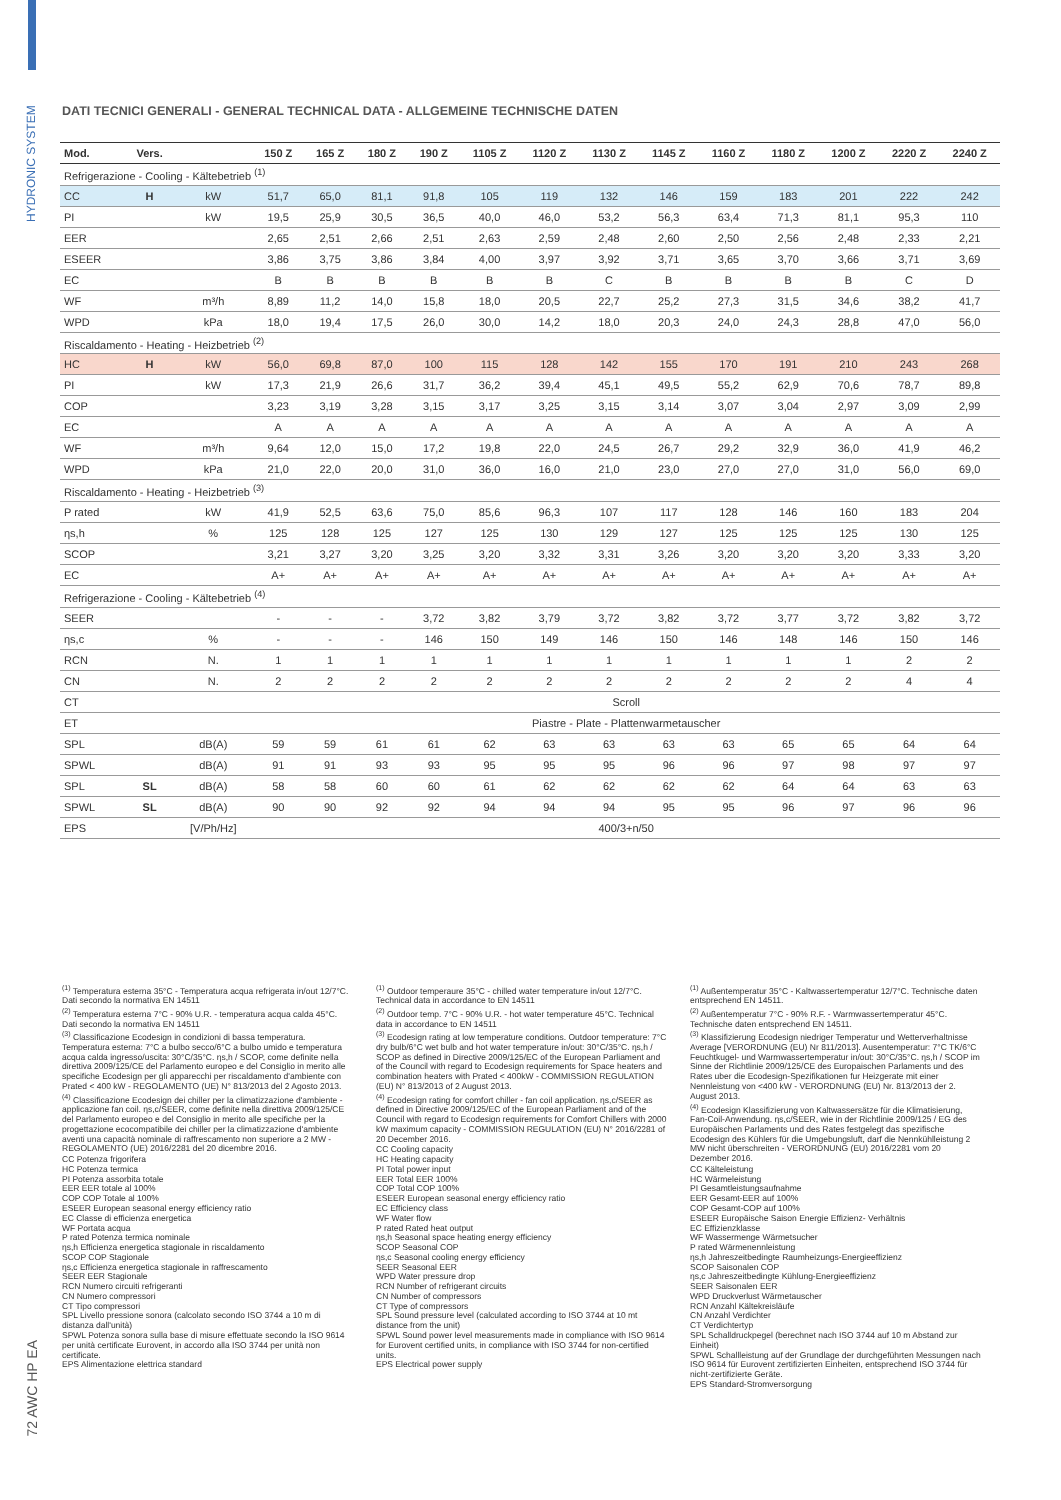HYDRONIC SYSTEM
72 AWC HP EA
DATI TECNICI GENERALI - GENERAL TECHNICAL DATA - ALLGEMEINE TECHNISCHE DATEN
| Mod. | Vers. | | 150 Z | 165 Z | 180 Z | 190 Z | 1105 Z | 1120 Z | 1130 Z | 1145 Z | 1160 Z | 1180 Z | 1200 Z | 2220 Z | 2240 Z |
| --- | --- | --- | --- | --- | --- | --- | --- | --- | --- | --- | --- | --- | --- | --- | --- |
| Refrigerazione - Cooling - Kältebetrieb <sup>(1)</sup> | | | | | | | | | | | | | | | |
| CC | H | kW | 51,7 | 65,0 | 81,1 | 91,8 | 105 | 119 | 132 | 146 | 159 | 183 | 201 | 222 | 242 |
| PI | | kW | 19,5 | 25,9 | 30,5 | 36,5 | 40,0 | 46,0 | 53,2 | 56,3 | 63,4 | 71,3 | 81,1 | 95,3 | 110 |
| EER | | | 2,65 | 2,51 | 2,66 | 2,51 | 2,63 | 2,59 | 2,48 | 2,60 | 2,50 | 2,56 | 2,48 | 2,33 | 2,21 |
| ESEER | | | 3,86 | 3,75 | 3,86 | 3,84 | 4,00 | 3,97 | 3,92 | 3,71 | 3,65 | 3,70 | 3,66 | 3,71 | 3,69 |
| EC | | | B | B | B | B | B | B | C | B | B | B | B | C | D |
| WF | | m³/h | 8,89 | 11,2 | 14,0 | 15,8 | 18,0 | 20,5 | 22,7 | 25,2 | 27,3 | 31,5 | 34,6 | 38,2 | 41,7 |
| WPD | | kPa | 18,0 | 19,4 | 17,5 | 26,0 | 30,0 | 14,2 | 18,0 | 20,3 | 24,0 | 24,3 | 28,8 | 47,0 | 56,0 |
| Riscaldamento - Heating - Heizbetrieb <sup>(2)</sup> | | | | | | | | | | | | | | | |
| HC | H | kW | 56,0 | 69,8 | 87,0 | 100 | 115 | 128 | 142 | 155 | 170 | 191 | 210 | 243 | 268 |
| PI | | kW | 17,3 | 21,9 | 26,6 | 31,7 | 36,2 | 39,4 | 45,1 | 49,5 | 55,2 | 62,9 | 70,6 | 78,7 | 89,8 |
| COP | | | 3,23 | 3,19 | 3,28 | 3,15 | 3,17 | 3,25 | 3,15 | 3,14 | 3,07 | 3,04 | 2,97 | 3,09 | 2,99 |
| EC | | | A | A | A | A | A | A | A | A | A | A | A | A | A |
| WF | | m³/h | 9,64 | 12,0 | 15,0 | 17,2 | 19,8 | 22,0 | 24,5 | 26,7 | 29,2 | 32,9 | 36,0 | 41,9 | 46,2 |
| WPD | | kPa | 21,0 | 22,0 | 20,0 | 31,0 | 36,0 | 16,0 | 21,0 | 23,0 | 27,0 | 27,0 | 31,0 | 56,0 | 69,0 |
| Riscaldamento - Heating - Heizbetrieb <sup>(3)</sup> | | | | | | | | | | | | | | | |
| P rated | | kW | 41,9 | 52,5 | 63,6 | 75,0 | 85,6 | 96,3 | 107 | 117 | 128 | 146 | 160 | 183 | 204 |
| ηs,h | | % | 125 | 128 | 125 | 127 | 125 | 130 | 129 | 127 | 125 | 125 | 125 | 130 | 125 |
| SCOP | | | 3,21 | 3,27 | 3,20 | 3,25 | 3,20 | 3,32 | 3,31 | 3,26 | 3,20 | 3,20 | 3,20 | 3,33 | 3,20 |
| EC | | | A+ | A+ | A+ | A+ | A+ | A+ | A+ | A+ | A+ | A+ | A+ | A+ | A+ |
| Refrigerazione - Cooling - Kältebetrieb <sup>(4)</sup> | | | | | | | | | | | | | | | |
| SEER | | | - | - | - | 3,72 | 3,82 | 3,79 | 3,72 | 3,82 | 3,72 | 3,77 | 3,72 | 3,82 | 3,72 |
| ηs,c | | % | - | - | - | 146 | 150 | 149 | 146 | 150 | 146 | 148 | 146 | 150 | 146 |
| RCN | | N. | 1 | 1 | 1 | 1 | 1 | 1 | 1 | 1 | 1 | 1 | 1 | 2 | 2 |
| CN | | N. | 2 | 2 | 2 | 2 | 2 | 2 | 2 | 2 | 2 | 2 | 2 | 4 | 4 |
| CT | | | Scroll | | | | | | | | | | | | |
| ET | | | Piastre - Plate - Plattenwarmetauscher | | | | | | | | | | | | |
| SPL | | dB(A) | 59 | 59 | 61 | 61 | 62 | 63 | 63 | 63 | 63 | 65 | 65 | 64 | 64 |
| SPWL | | dB(A) | 91 | 91 | 93 | 93 | 95 | 95 | 95 | 96 | 96 | 97 | 98 | 97 | 97 |
| SPL | SL | dB(A) | 58 | 58 | 60 | 60 | 61 | 62 | 62 | 62 | 62 | 64 | 64 | 63 | 63 |
| SPWL | SL | dB(A) | 90 | 90 | 92 | 92 | 94 | 94 | 94 | 95 | 95 | 96 | 97 | 96 | 96 |
| EPS | | [V/Ph/Hz] | 400/3+n/50 | | | | | | | | | | | | |
<sup>(1)</sup> Temperatura esterna 35°C - Temperatura acqua refrigerata in/out 12/7°C. Dati secondo la normativa EN 14511
<sup>(2)</sup> Temperatura esterna 7°C - 90% U.R. - temperatura acqua calda 45°C. Dati secondo la normativa EN 14511
<sup>(3)</sup> Classificazione Ecodesign in condizioni di bassa temperatura. Temperatura esterna: 7°C a bulbo secco/6°C a bulbo umido e temperatura acqua calda ingresso/uscita: 30°C/35°C. ηs,h / SCOP, come definite nella direttiva 2009/125/CE del Parlamento europeo e del Consiglio in merito alle specifiche Ecodesign per gli apparecchi per riscaldamento d'ambiente con Prated < 400 kW - REGOLAMENTO (UE) N° 813/2013 del 2 Agosto 2013.
<sup>(4)</sup> Classificazione Ecodesign dei chiller per la climatizzazione d'ambiente - applicazione fan coil. ηs,c/SEER, come definite nella direttiva 2009/125/CE del Parlamento europeo e del Consiglio in merito alle specifiche per la progettazione ecocompatibile dei chiller per la climatizzazione d'ambiente aventi una capacità nominale di raffrescamento non superiore a 2 MW - REGOLAMENTO (UE) 2016/2281 del 20 dicembre 2016.
CC Potenza frigorifera
HC Potenza termica
PI Potenza assorbita totale
EER EER totale al 100%
COP COP Totale al 100%
ESEER European seasonal energy efficiency ratio
EC Classe di efficienza energetica
WF Portata acqua
P rated Potenza termica nominale
ηs,h Efficienza energetica stagionale in riscaldamento
SCOP COP Stagionale
ηs,c Efficienza energetica stagionale in raffrescamento
SEER EER Stagionale
RCN Numero circuiti refrigeranti
CN Numero compressori
CT Tipo compressori
SPL Livello pressione sonora (calcolato secondo ISO 3744 a 10 m di distanza dall'unità)
SPWL Potenza sonora sulla base di misure effettuate secondo la ISO 9614 per unità certificate Eurovent, in accordo alla ISO 3744 per unità non certificate.
EPS Alimentazione elettrica standard
<sup>(1)</sup> Outdoor temperaure 35°C - chilled water temperature in/out 12/7°C. Technical data in accordance to EN 14511
<sup>(2)</sup> Outdoor temp. 7°C - 90% U.R. - hot water temperature 45°C. Technical data in accordance to EN 14511
<sup>(3)</sup> Ecodesign rating at low temperature conditions. Outdoor temperature: 7°C dry bulb/6°C wet bulb and hot water temperature in/out: 30°C/35°C. ηs,h / SCOP as defined in Directive 2009/125/EC of the European Parliament and of the Council with regard to Ecodesign requirements for Space heaters and combination heaters with Prated < 400kW - COMMISSION REGULATION (EU) N° 813/2013 of 2 August 2013.
<sup>(4)</sup> Ecodesign rating for comfort chiller - fan coil application. ηs,c/SEER as defined in Directive 2009/125/EC of the European Parliament and of the Council with regard to Ecodesign requirements for Comfort Chillers with 2000 kW maximum capacity - COMMISSION REGULATION (EU) N° 2016/2281 of 20 December 2016.
CC Cooling capacity
HC Heating capacity
PI Total power input
EER Total EER 100%
COP Total COP 100%
ESEER European seasonal energy efficiency ratio
EC Efficiency class
WF Water flow
P rated Rated heat output
ηs,h Seasonal space heating energy efficiency
SCOP Seasonal COP
ηs,c Seasonal cooling energy efficiency
SEER Seasonal EER
WPD Water pressure drop
RCN Number of refrigerant circuits
CN Number of compressors
CT Type of compressors
SPL Sound pressure level (calculated according to ISO 3744 at 10 mt distance from the unit)
SPWL Sound power level measurements made in compliance with ISO 9614 for Eurovent certified units, in compliance with ISO 3744 for non-certified units.
EPS Electrical power supply
<sup>(1)</sup> Außentemperatur 35°C - Kaltwassertemperatur 12/7°C. Technische daten entsprechend EN 14511.
<sup>(2)</sup> Außentemperatur 7°C - 90% R.F. - Warmwassertemperatur 45°C. Technische daten entsprechend EN 14511.
<sup>(3)</sup> Klassifizierung Ecodesign niedriger Temperatur und Wetterverhaltnisse Average [VERORDNUNG (EU) Nr 811/2013]. Ausentemperatur: 7°C TK/6°C Feuchtkugel- und Warmwassertemperatur in/out: 30°C/35°C. ηs,h / SCOP im Sinne der Richtlinie 2009/125/CE des Europaischen Parlaments und des Rates uber die Ecodesign-Spezifikationen fur Heizgerate mit einer Nennleistung von <400 kW - VERORDNUNG (EU) Nr. 813/2013 der 2. August 2013.
<sup>(4)</sup> Ecodesign Klassifizierung von Kaltwassersätze für die Klimatisierung, Fan-Coil-Anwendung. ηs,c/SEER, wie in der Richtlinie 2009/125 / EG des Europäischen Parlaments und des Rates festgelegt das spezifische Ecodesign des Kühlers für die Umgebungsluft, darf die Nennkühlleistung 2 MW nicht überschreiten - VERORDNUNG (EU) 2016/2281 vom 20 Dezember 2016.
CC Kälteleistung
HC Wärmeleistung
PI Gesamtleistungsaufnahme
EER Gesamt-EER auf 100%
COP Gesamt-COP auf 100%
ESEER Europäische Saison Energie Effizienz- Verhältnis
EC Effizienzklasse
WF Wassermenge Wärmetsucher
P rated Wärmenennleistung
ηs,h Jahreszeitbedingte Raumheizungs-Energieeffizienz
SCOP Saisonalen COP
ηs,c Jahreszeitbedingte Kühlung-Energieeffizienz
SEER Saisonalen EER
WPD Druckverlust Wärmetauscher
RCN Anzahl Kältekreisläufe
CN Anzahl Verdichter
CT Verdichtertyp
SPL Schalldruckpegel (berechnet nach ISO 3744 auf 10 m Abstand zur Einheit)
SPWL Schallleistung auf der Grundlage der durchgeführten Messungen nach ISO 9614 für Eurovent zertifizierten Einheiten, entsprechend ISO 3744 für nicht-zertifizierte Geräte.
EPS Standard-Stromversorgung